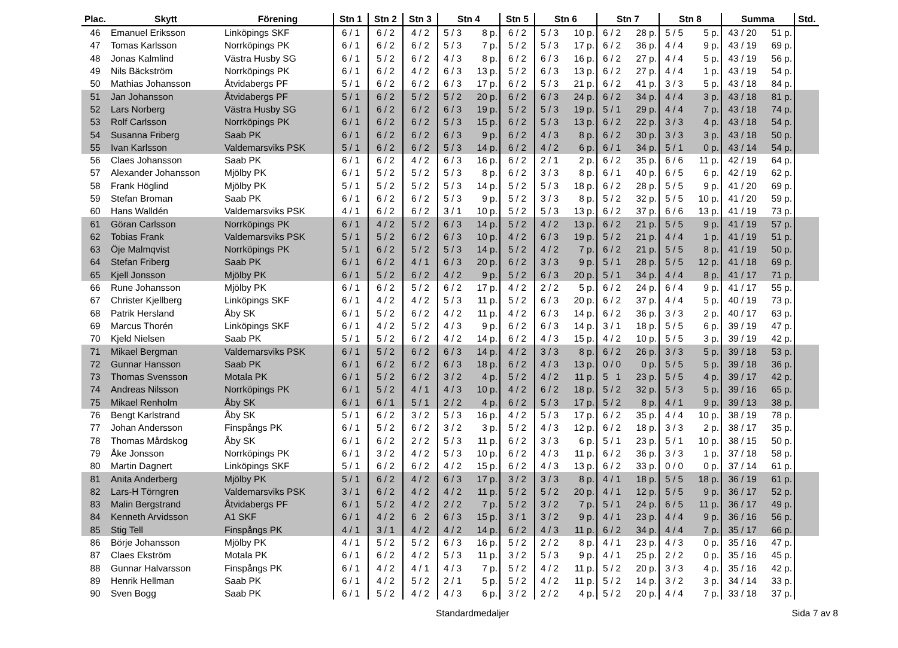| Plac. | Skytt | Förening | Stn 1 | Stn 2 | Stn 3 | Stn 4 | | Stn 5 | Stn 6 | | Stn 7 | | Stn 8 | | Summa | | Std. |
| --- | --- | --- | --- | --- | --- | --- | --- | --- | --- | --- | --- | --- | --- | --- | --- | --- | --- |
| 46 | Emanuel Eriksson | Linköpings SKF | 6 / 1 | 6 / 2 | 4 / 2 | 5 / 3 | 8 p. | 6 / 2 | 5 / 3 | 10 p. | 6 / 2 | 28 p. | 5 / 5 | 5 p. | 43 / 20 | 51 p. | |
| 47 | Tomas Karlsson | Norrköpings PK | 6 / 1 | 6 / 2 | 6 / 2 | 5 / 3 | 7 p. | 5 / 2 | 5 / 3 | 17 p. | 6 / 2 | 36 p. | 4 / 4 | 9 p. | 43 / 19 | 69 p. | |
| 48 | Jonas Kalmlind | Västra Husby SG | 6 / 1 | 5 / 2 | 6 / 2 | 4 / 3 | 8 p. | 6 / 2 | 6 / 3 | 16 p. | 6 / 2 | 27 p. | 4 / 4 | 5 p. | 43 / 19 | 56 p. | |
| 49 | Nils Bäckström | Norrköpings PK | 6 / 1 | 6 / 2 | 4 / 2 | 6 / 3 | 13 p. | 5 / 2 | 6 / 3 | 13 p. | 6 / 2 | 27 p. | 4 / 4 | 1 p. | 43 / 19 | 54 p. | |
| 50 | Mathias Johansson | Åtvidabergs PF | 5 / 1 | 6 / 2 | 6 / 2 | 6 / 3 | 17 p. | 6 / 2 | 5 / 3 | 21 p. | 6 / 2 | 41 p. | 3 / 3 | 5 p. | 43 / 18 | 84 p. | |
| 51 | Jan Johansson | Åtvidabergs PF | 5 / 1 | 6 / 2 | 5 / 2 | 5 / 2 | 20 p. | 6 / 2 | 6 / 3 | 24 p. | 6 / 2 | 34 p. | 4 / 4 | 3 p. | 43 / 18 | 81 p. | |
| 52 | Lars Norberg | Västra Husby SG | 6 / 1 | 6 / 2 | 6 / 2 | 6 / 3 | 19 p. | 5 / 2 | 5 / 3 | 19 p. | 5 / 1 | 29 p. | 4 / 4 | 7 p. | 43 / 18 | 74 p. | |
| 53 | Rolf Carlsson | Norrköpings PK | 6 / 1 | 6 / 2 | 6 / 2 | 5 / 3 | 15 p. | 6 / 2 | 5 / 3 | 13 p. | 6 / 2 | 22 p. | 3 / 3 | 4 p. | 43 / 18 | 54 p. | |
| 54 | Susanna Friberg | Saab PK | 6 / 1 | 6 / 2 | 6 / 2 | 6 / 3 | 9 p. | 6 / 2 | 4 / 3 | 8 p. | 6 / 2 | 30 p. | 3 / 3 | 3 p. | 43 / 18 | 50 p. | |
| 55 | Ivan Karlsson | Valdemarsviks PSK | 5 / 1 | 6 / 2 | 6 / 2 | 5 / 3 | 14 p. | 6 / 2 | 4 / 2 | 6 p. | 6 / 1 | 34 p. | 5 / 1 | 0 p. | 43 / 14 | 54 p. | |
| 56 | Claes Johansson | Saab PK | 6 / 1 | 6 / 2 | 4 / 2 | 6 / 3 | 16 p. | 6 / 2 | 2 / 1 | 2 p. | 6 / 2 | 35 p. | 6 / 6 | 11 p. | 42 / 19 | 64 p. | |
| 57 | Alexander Johansson | Mjölby PK | 6 / 1 | 5 / 2 | 5 / 2 | 5 / 3 | 8 p. | 6 / 2 | 3 / 3 | 8 p. | 6 / 1 | 40 p. | 6 / 5 | 6 p. | 42 / 19 | 62 p. | |
| 58 | Frank Höglind | Mjölby PK | 5 / 1 | 5 / 2 | 5 / 2 | 5 / 3 | 14 p. | 5 / 2 | 5 / 3 | 18 p. | 6 / 2 | 28 p. | 5 / 5 | 9 p. | 41 / 20 | 69 p. | |
| 59 | Stefan Broman | Saab PK | 6 / 1 | 6 / 2 | 6 / 2 | 5 / 3 | 9 p. | 5 / 2 | 3 / 3 | 8 p. | 5 / 2 | 32 p. | 5 / 5 | 10 p. | 41 / 20 | 59 p. | |
| 60 | Hans Walldén | Valdemarsviks PSK | 4 / 1 | 6 / 2 | 6 / 2 | 3 / 1 | 10 p. | 5 / 2 | 5 / 3 | 13 p. | 6 / 2 | 37 p. | 6 / 6 | 13 p. | 41 / 19 | 73 p. | |
| 61 | Göran Carlsson | Norrköpings PK | 6 / 1 | 4 / 2 | 5 / 2 | 6 / 3 | 14 p. | 5 / 2 | 4 / 2 | 13 p. | 6 / 2 | 21 p. | 5 / 5 | 9 p. | 41 / 19 | 57 p. | |
| 62 | Tobias Frank | Valdemarsviks PSK | 5 / 1 | 5 / 2 | 6 / 2 | 6 / 3 | 10 p. | 4 / 2 | 6 / 3 | 19 p. | 5 / 2 | 21 p. | 4 / 4 | 1 p. | 41 / 19 | 51 p. | |
| 63 | Öje Malmqvist | Norrköpings PK | 5 / 1 | 6 / 2 | 5 / 2 | 5 / 3 | 14 p. | 5 / 2 | 4 / 2 | 7 p. | 6 / 2 | 21 p. | 5 / 5 | 8 p. | 41 / 19 | 50 p. | |
| 64 | Stefan Friberg | Saab PK | 6 / 1 | 6 / 2 | 4 / 1 | 6 / 3 | 20 p. | 6 / 2 | 3 / 3 | 9 p. | 5 / 1 | 28 p. | 5 / 5 | 12 p. | 41 / 18 | 69 p. | |
| 65 | Kjell Jonsson | Mjölby PK | 6 / 1 | 5 / 2 | 6 / 2 | 4 / 2 | 9 p. | 5 / 2 | 6 / 3 | 20 p. | 5 / 1 | 34 p. | 4 / 4 | 8 p. | 41 / 17 | 71 p. | |
| 66 | Rune Johansson | Mjölby PK | 6 / 1 | 6 / 2 | 5 / 2 | 6 / 2 | 17 p. | 4 / 2 | 2 / 2 | 5 p. | 6 / 2 | 24 p. | 6 / 4 | 9 p. | 41 / 17 | 55 p. | |
| 67 | Christer Kjellberg | Linköpings SKF | 6 / 1 | 4 / 2 | 4 / 2 | 5 / 3 | 11 p. | 5 / 2 | 6 / 3 | 20 p. | 6 / 2 | 37 p. | 4 / 4 | 5 p. | 40 / 19 | 73 p. | |
| 68 | Patrik Hersland | Åby SK | 6 / 1 | 5 / 2 | 6 / 2 | 4 / 2 | 11 p. | 4 / 2 | 6 / 3 | 14 p. | 6 / 2 | 36 p. | 3 / 3 | 2 p. | 40 / 17 | 63 p. | |
| 69 | Marcus Thorén | Linköpings SKF | 6 / 1 | 4 / 2 | 5 / 2 | 4 / 3 | 9 p. | 6 / 2 | 6 / 3 | 14 p. | 3 / 1 | 18 p. | 5 / 5 | 6 p. | 39 / 19 | 47 p. | |
| 70 | Kjeld Nielsen | Saab PK | 5 / 1 | 5 / 2 | 6 / 2 | 4 / 2 | 14 p. | 6 / 2 | 4 / 3 | 15 p. | 4 / 2 | 10 p. | 5 / 5 | 3 p. | 39 / 19 | 42 p. | |
| 71 | Mikael Bergman | Valdemarsviks PSK | 6 / 1 | 5 / 2 | 6 / 2 | 6 / 3 | 14 p. | 4 / 2 | 3 / 3 | 8 p. | 6 / 2 | 26 p. | 3 / 3 | 5 p. | 39 / 18 | 53 p. | |
| 72 | Gunnar Hansson | Saab PK | 6 / 1 | 6 / 2 | 6 / 2 | 6 / 3 | 18 p. | 6 / 2 | 4 / 3 | 13 p. | 0 / 0 | 0 p. | 5 / 5 | 5 p. | 39 / 18 | 36 p. | |
| 73 | Thomas Svensson | Motala PK | 6 / 1 | 5 / 2 | 6 / 2 | 3 / 2 | 4 p. | 5 / 2 | 4 / 2 | 11 p. | 5 1 | 23 p. | 5 / 5 | 4 p. | 39 / 17 | 42 p. | |
| 74 | Andreas Nilsson | Norrköpings PK | 6 / 1 | 5 / 2 | 4 / 1 | 4 / 3 | 10 p. | 4 / 2 | 6 / 2 | 18 p. | 5 / 2 | 32 p. | 5 / 3 | 5 p. | 39 / 16 | 65 p. | |
| 75 | Mikael Renholm | Åby SK | 6 / 1 | 6 / 1 | 5 / 1 | 2 / 2 | 4 p. | 6 / 2 | 5 / 3 | 17 p. | 5 / 2 | 8 p. | 4 / 1 | 9 p. | 39 / 13 | 38 p. | |
| 76 | Bengt Karlstrand | Åby SK | 5 / 1 | 6 / 2 | 3 / 2 | 5 / 3 | 16 p. | 4 / 2 | 5 / 3 | 17 p. | 6 / 2 | 35 p. | 4 / 4 | 10 p. | 38 / 19 | 78 p. | |
| 77 | Johan Andersson | Finspångs PK | 6 / 1 | 5 / 2 | 6 / 2 | 3 / 2 | 3 p. | 5 / 2 | 4 / 3 | 12 p. | 6 / 2 | 18 p. | 3 / 3 | 2 p. | 38 / 17 | 35 p. | |
| 78 | Thomas Mårdskog | Åby SK | 6 / 1 | 6 / 2 | 2 / 2 | 5 / 3 | 11 p. | 6 / 2 | 3 / 3 | 6 p. | 5 / 1 | 23 p. | 5 / 1 | 10 p. | 38 / 15 | 50 p. | |
| 79 | Åke Jonsson | Norrköpings PK | 6 / 1 | 3 / 2 | 4 / 2 | 5 / 3 | 10 p. | 6 / 2 | 4 / 3 | 11 p. | 6 / 2 | 36 p. | 3 / 3 | 1 p. | 37 / 18 | 58 p. | |
| 80 | Martin Dagnert | Linköpings SKF | 5 / 1 | 6 / 2 | 6 / 2 | 4 / 2 | 15 p. | 6 / 2 | 4 / 3 | 13 p. | 6 / 2 | 33 p. | 0 / 0 | 0 p. | 37 / 14 | 61 p. | |
| 81 | Anita Anderberg | Mjölby PK | 5 / 1 | 6 / 2 | 4 / 2 | 6 / 3 | 17 p. | 3 / 2 | 3 / 3 | 8 p. | 4 / 1 | 18 p. | 5 / 5 | 18 p. | 36 / 19 | 61 p. | |
| 82 | Lars-H Törngren | Valdemarsviks PSK | 3 / 1 | 6 / 2 | 4 / 2 | 4 / 2 | 11 p. | 5 / 2 | 5 / 2 | 20 p. | 4 / 1 | 12 p. | 5 / 5 | 9 p. | 36 / 17 | 52 p. | |
| 83 | Malin Bergstrand | Åtvidabergs PF | 6 / 1 | 5 / 2 | 4 / 2 | 2 / 2 | 7 p. | 5 / 2 | 3 / 2 | 7 p. | 5 / 1 | 24 p. | 6 / 5 | 11 p. | 36 / 17 | 49 p. | |
| 84 | Kenneth Arvidsson | A1 SKF | 6 / 1 | 4 / 2 | 6 2 | 6 / 3 | 15 p. | 3 / 1 | 3 / 2 | 9 p. | 4 / 1 | 23 p. | 4 / 4 | 9 p. | 36 / 16 | 56 p. | |
| 85 | Stig Tell | Finspångs PK | 4 / 1 | 3 / 1 | 4 / 2 | 4 / 2 | 14 p. | 6 / 2 | 4 / 3 | 11 p. | 6 / 2 | 34 p. | 4 / 4 | 7 p. | 35 / 17 | 66 p. | |
| 86 | Börje Johansson | Mjölby PK | 4 / 1 | 5 / 2 | 5 / 2 | 6 / 3 | 16 p. | 5 / 2 | 2 / 2 | 8 p. | 4 / 1 | 23 p. | 4 / 3 | 0 p. | 35 / 16 | 47 p. | |
| 87 | Claes Ekström | Motala PK | 6 / 1 | 6 / 2 | 4 / 2 | 5 / 3 | 11 p. | 3 / 2 | 5 / 3 | 9 p. | 4 / 1 | 25 p. | 2 / 2 | 0 p. | 35 / 16 | 45 p. | |
| 88 | Gunnar Halvarsson | Finspångs PK | 6 / 1 | 4 / 2 | 4 / 1 | 4 / 3 | 7 p. | 5 / 2 | 4 / 2 | 11 p. | 5 / 2 | 20 p. | 3 / 3 | 4 p. | 35 / 16 | 42 p. | |
| 89 | Henrik Hellman | Saab PK | 6 / 1 | 4 / 2 | 5 / 2 | 2 / 1 | 5 p. | 5 / 2 | 4 / 2 | 11 p. | 5 / 2 | 14 p. | 3 / 2 | 3 p. | 34 / 14 | 33 p. | |
| 90 | Sven Bogg | Saab PK | 6 / 1 | 5 / 2 | 4 / 2 | 4 / 3 | 6 p. | 3 / 2 | 2 / 2 | 4 p. | 5 / 2 | 20 p. | 4 / 4 | 7 p. | 33 / 18 | 37 p. | |
Standardmedaljer Sida 7 av 8